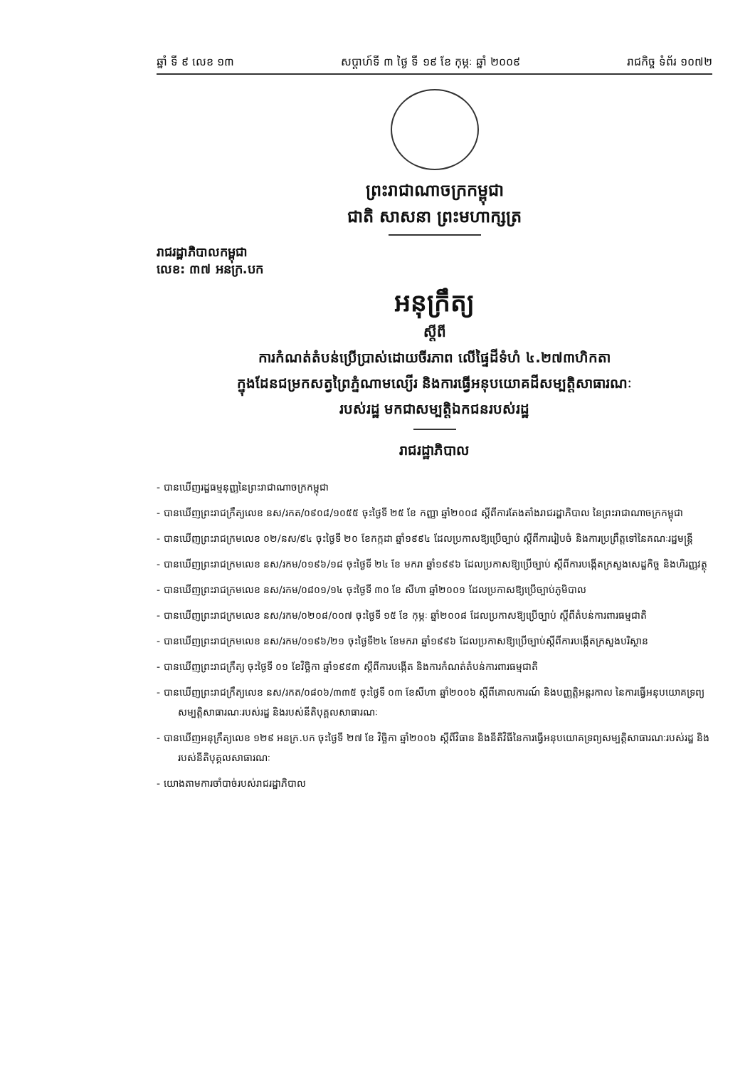ឆ្នាំ ទី ៩ លេខ ១៣ សប្តាហ៍ទី ៣ ថ្ងៃ ទី ១៩ ខែ កុម្ភៈ ឆ្នាំ ២០០៩ រាជកិច្ច ទំព័រ ១០៧២
ព្រះរាជាណាចក្រកម្ពុជា
ជាតិ សាសនា ព្រះមហាក្សត្រ
រាជរដ្ឋាភិបាលកម្ពុជា
លេខ: ៣៧ អនក្រ.បក
អនុក្រឹត្យ
ស្តីពី
ការកំណត់តំបន់ប្រើប្រាស់ដោយចីរភាព លើផ្ទៃដីទំហំ ៤.២៧៣ហិកតា
ក្នុងដែនជម្រកសត្វព្រៃភ្នំណាមល្យើរ និងការធ្វើអនុបយោគដីសម្បត្តិសាធារណៈ
របស់រដ្ឋ មកជាសម្បត្តិឯកជនរបស់រដ្ឋ
រាជរដ្ឋាភិបាល
- បានឃើញរដ្ឋធម្មនុញ្ញនៃព្រះរាជាណាចក្រកម្ពុជា
- បានឃើញព្រះរាជក្រឹត្យលេខ នស/រកត/០៩០៨/១០៥៥ ចុះថ្ងៃទី ២៥ ខែ កញ្ញា ឆ្នាំ២០០៨ ស្តីពីការតែងតាំងរាជរដ្ឋាភិបាល នៃព្រះរាជាណាចក្រកម្ពុជា
- បានឃើញព្រះរាជក្រមលេខ ០២/នស/៩៤ ចុះថ្ងៃទី ២០ ខែកក្កដា ឆ្នាំ១៩៩៤ ដែលប្រកាសឱ្យប្រើច្បាប់ ស្តីពីការរៀបចំ និងការប្រព្រឹត្តទៅនៃគណៈរដ្ឋមន្ត្រី
- បានឃើញព្រះរាជក្រមលេខ នស/រកម/០១៩៦/១៨ ចុះថ្ងៃទី ២៤ ខែ មករា ឆ្នាំ១៩៩៦ ដែលប្រកាសឱ្យប្រើច្បាប់ ស្តីពីការបង្កើតក្រសួងសេដ្ឋកិច្ច និងហិរញ្ញវត្ថុ
- បានឃើញព្រះរាជក្រមលេខ នស/រកម/០៨០១/១៤ ចុះថ្ងៃទី ៣០ ខែ សីហា ឆ្នាំ២០០១ ដែលប្រកាសឱ្យប្រើច្បាប់ភូមិបាល
- បានឃើញព្រះរាជក្រមលេខ នស/រកម/០២០៨/០០៧ ចុះថ្ងៃទី ១៥ ខែ កុម្ភៈ ឆ្នាំ២០០៨ ដែលប្រកាសឱ្យប្រើច្បាប់ ស្តីពីតំបន់ការពារធម្មជាតិ
- បានឃើញព្រះរាជក្រមលេខ នស/រកម/០១៩៦/២១ ចុះថ្ងៃទី២៤ ខែមករា ឆ្នាំ១៩៩៦ ដែលប្រកាសឱ្យប្រើច្បាប់ស្តីពីការបង្កើតក្រសួងបរិស្ថាន
- បានឃើញព្រះរាជក្រឹត្យ ចុះថ្ងៃទី ០១ ខែវិច្ឆិកា ឆ្នាំ១៩៩៣ ស្តីពីការបង្កើត និងការកំណត់តំបន់ការពារធម្មជាតិ
- បានឃើញព្រះរាជក្រឹត្យលេខ នស/រកត/០៨០៦/៣៣៥ ចុះថ្ងៃទី ០៣ ខែសីហា ឆ្នាំ២០០៦ ស្តីពីគោលការណ៍ និងបញ្ញត្តិអន្តរកាល នៃការធ្វើអនុបយោគទ្រព្យសម្បត្តិសាធារណៈរបស់រដ្ឋ និងរបស់នីតិបុគ្គលសាធារណៈ
- បានឃើញអនុក្រឹត្យលេខ ១២៩ អនក្រ.បក ចុះថ្ងៃទី ២៧ ខែ វិច្ឆិកា ឆ្នាំ២០០៦ ស្តីពីវិធាន និងនីតិវិធីនៃការធ្វើអនុបយោគទ្រព្យសម្បត្តិសាធារណៈរបស់រដ្ឋ និងរបស់នីតិបុគ្គលសាធារណៈ
- យោងតាមការចាំបាច់របស់រាជរដ្ឋាភិបាល